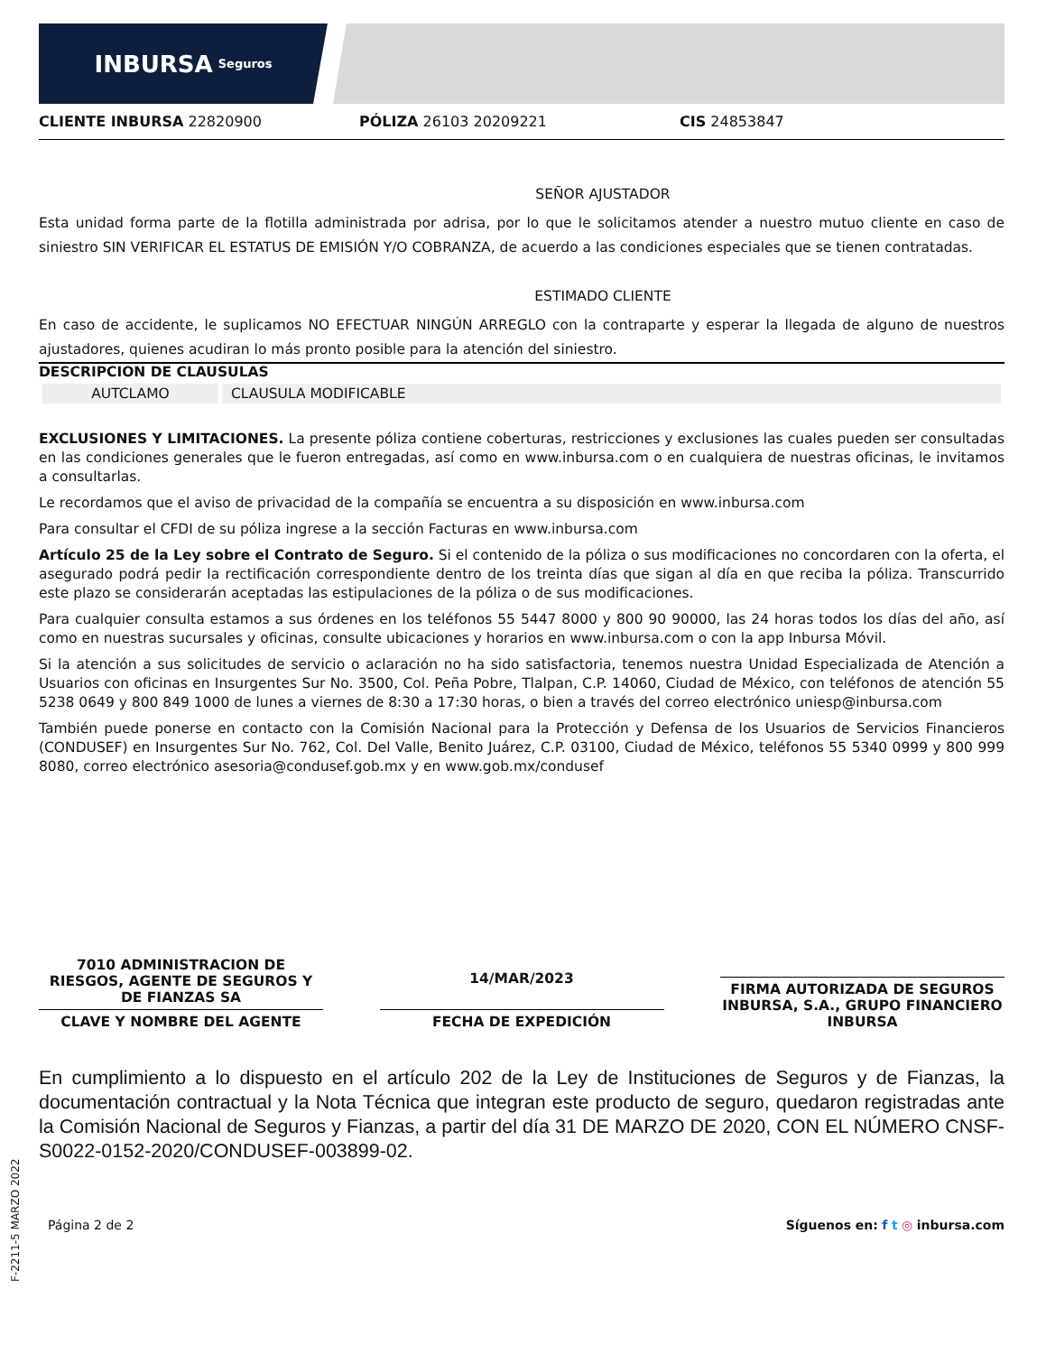F-2211-5 MARZO 2022
INBURSA Seguros
CLIENTE INBURSA 22820900 PÓLIZA 26103 20209221 CIS 24853847
SEÑOR AJUSTADOR
Esta unidad forma parte de la flotilla administrada por adrisa, por lo que le solicitamos atender a nuestro mutuo cliente en caso de siniestro SIN VERIFICAR EL ESTATUS DE EMISIÓN Y/O COBRANZA, de acuerdo a las condiciones especiales que se tienen contratadas.
ESTIMADO CLIENTE
En caso de accidente, le suplicamos NO EFECTUAR NINGÚN ARREGLO con la contraparte y esperar la llegada de alguno de nuestros ajustadores, quienes acudiran lo más pronto posible para la atención del siniestro.
DESCRIPCION DE CLAUSULAS
| AUTCLAMO | CLAUSULA MODIFICABLE |
EXCLUSIONES Y LIMITACIONES. La presente póliza contiene coberturas, restricciones y exclusiones las cuales pueden ser consultadas en las condiciones generales que le fueron entregadas, así como en www.inbursa.com o en cualquiera de nuestras oficinas, le invitamos a consultarlas.
Le recordamos que el aviso de privacidad de la compañía se encuentra a su disposición en www.inbursa.com
Para consultar el CFDI de su póliza ingrese a la sección Facturas en www.inbursa.com
Artículo 25 de la Ley sobre el Contrato de Seguro. Si el contenido de la póliza o sus modificaciones no concordaren con la oferta, el asegurado podrá pedir la rectificación correspondiente dentro de los treinta días que sigan al día en que reciba la póliza. Transcurrido este plazo se considerarán aceptadas las estipulaciones de la póliza o de sus modificaciones.
Para cualquier consulta estamos a sus órdenes en los teléfonos 55 5447 8000 y 800 90 90000, las 24 horas todos los días del año, así como en nuestras sucursales y oficinas, consulte ubicaciones y horarios en www.inbursa.com o con la app Inbursa Móvil.
Si la atención a sus solicitudes de servicio o aclaración no ha sido satisfactoria, tenemos nuestra Unidad Especializada de Atención a Usuarios con oficinas en Insurgentes Sur No. 3500, Col. Peña Pobre, Tlalpan, C.P. 14060, Ciudad de México, con teléfonos de atención 55 5238 0649 y 800 849 1000 de lunes a viernes de 8:30 a 17:30 horas, o bien a través del correo electrónico uniesp@inbursa.com
También puede ponerse en contacto con la Comisión Nacional para la Protección y Defensa de los Usuarios de Servicios Financieros (CONDUSEF) en Insurgentes Sur No. 762, Col. Del Valle, Benito Juárez, C.P. 03100, Ciudad de México, teléfonos 55 5340 0999 y 800 999 8080, correo electrónico asesoria@condusef.gob.mx y en www.gob.mx/condusef
7010 ADMINISTRACION DE RIESGOS, AGENTE DE SEGUROS Y DE FIANZAS SA
CLAVE Y NOMBRE DEL AGENTE
14/MAR/2023
FECHA DE EXPEDICIÓN
FIRMA AUTORIZADA DE SEGUROS INBURSA, S.A., GRUPO FINANCIERO INBURSA
En cumplimiento a lo dispuesto en el artículo 202 de la Ley de Instituciones de Seguros y de Fianzas, la documentación contractual y la Nota Técnica que integran este producto de seguro, quedaron registradas ante la Comisión Nacional de Seguros y Fianzas, a partir del día 31 DE MARZO DE 2020, CON EL NÚMERO CNSF-S0022-0152-2020/CONDUSEF-003899-02.
Página 2 de 2 Síguenos en: f t ◎ inbursa.com